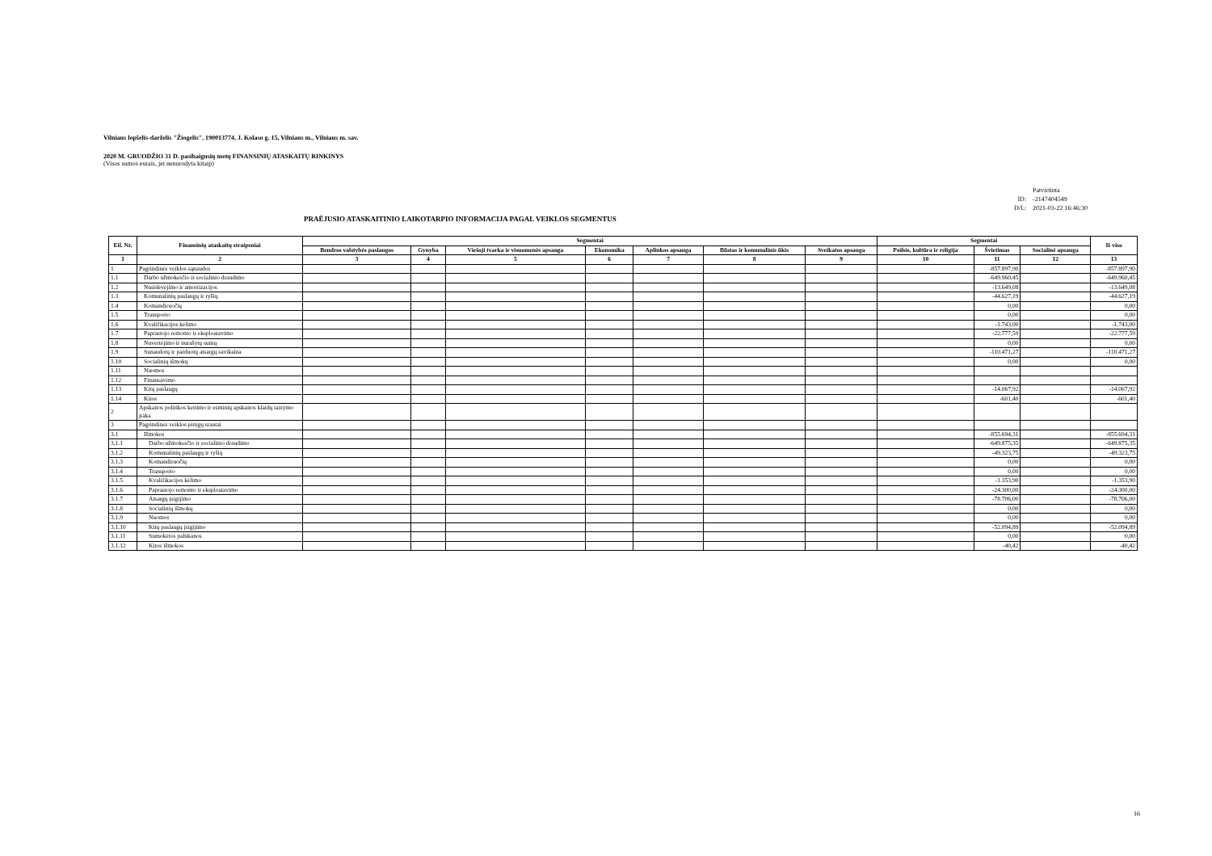Vilniaus lopšelis-darželis "Žiogelis", 190013774, J. Kolaso g. 15, Vilniaus m., Vilniaus m. sav.
2020 M. GRUODŽIO 31 D. pasibaigusių metų FINANSINIŲ ATASKAITŲ RINKINYS
(Visos sumos eurais, jei nenurodyta kitaip)
| | Patvirtinta |
| ID: | -2147404549 |
| D/L: | 2021-03-22 16:46:30 |
PRAĖJUSIO ATASKAITINIO LAIKOTARPIO INFORMACIJA PAGAL VEIKLOS SEGMENTUS
| Eil. Nr. | Finansinių ataskaitų straipsniai | Segmentai | | | | | | | Segmentai | | | Iš viso |
| --- | --- | --- | --- | --- | --- | --- | --- | --- | --- | --- | --- | --- |
| | | Bendros valstybės paslaugos | Gynyba | Viešoji tvarka ir visuomenės apsauga | Ekonomika | Aplinkos apsauga | Būstas ir komunalinis ūkis | Sveikatos apsauga | Poilsis, kultūra ir religija | Švietimas | Socialinė apsauga | |
| 1 | 2 | 3 | 4 | 5 | 6 | 7 | 8 | 9 | 10 | 11 | 12 | 13 |
| 1 | Pagrindinės veiklos sąnaudos | | | | | | | | | -857.897,90 | | -857.897,90 |
| 1.1 | Darbo užmokesčio ir socialinio draudimo | | | | | | | | | -649.960,45 | | -649.960,45 |
| 1.2 | Nusidėvėjimo ir amortizacijos | | | | | | | | | -13.649,08 | | -13.649,08 |
| 1.3 | Komunalinių paslaugų ir ryšių | | | | | | | | | -44.627,19 | | -44.627,19 |
| 1.4 | Komandiruočių | | | | | | | | | 0,00 | | 0,00 |
| 1.5 | Transporto | | | | | | | | | 0,00 | | 0,00 |
| 1.6 | Kvalifikacijos kėlimo | | | | | | | | | -1.743,00 | | -1.743,00 |
| 1.7 | Paprastojo remonto ir eksploatavimo | | | | | | | | | -22.777,59 | | -22.777,59 |
| 1.8 | Nuvertėjimo ir nurašytų sumų | | | | | | | | | 0,00 | | 0,00 |
| 1.9 | Sunaudotų ir parduotų atsargų savikaina | | | | | | | | | -110.471,27 | | -110.471,27 |
| 1.10 | Socialinių išmokų | | | | | | | | | 0,00 | | 0,00 |
| 1.11 | Nuomos | | | | | | | | | | | |
| 1.12 | Finansavimo | | | | | | | | | | | |
| 1.13 | Kitų paslaugų | | | | | | | | | -14.067,92 | | -14.067,92 |
| 1.14 | Kitos | | | | | | | | | -601,40 | | -601,40 |
| 2 | Apskaitos politikos keitimo ir esminių apskaitos klaidų taisymo įtaka | | | | | | | | | | | |
| 3 | Pagrindinės veiklos pinigų srautai | | | | | | | | | | | |
| 3.1 | Išmokos | | | | | | | | | -855.694,31 | | -855.694,31 |
| 3.1.1 | Darbo užmokesčio ir socialinio draudimo | | | | | | | | | -649.875,35 | | -649.875,35 |
| 3.1.2 | Komunalinių paslaugų ir ryšių | | | | | | | | | -49.323,75 | | -49.323,75 |
| 3.1.3 | Komandiruočių | | | | | | | | | 0,00 | | 0,00 |
| 3.1.4 | Transporto | | | | | | | | | 0,00 | | 0,00 |
| 3.1.5 | Kvalifikacijos kėlimo | | | | | | | | | -1.353,90 | | -1.353,90 |
| 3.1.6 | Paprastojo remonto ir eksploatavimo | | | | | | | | | -24.300,00 | | -24.300,00 |
| 3.1.7 | Atsargų įsigijimo | | | | | | | | | -78.706,00 | | -78.706,00 |
| 3.1.8 | Socialinių išmokų | | | | | | | | | 0,00 | | 0,00 |
| 3.1.9 | Nuomos | | | | | | | | | 0,00 | | 0,00 |
| 3.1.10 | Kitų paslaugų įsigijimo | | | | | | | | | -52.094,89 | | -52.094,89 |
| 3.1.11 | Sumokėtos palūkanos | | | | | | | | | 0,00 | | 0,00 |
| 3.1.12 | Kitos išmokos | | | | | | | | | -40,42 | | -40,42 |
16